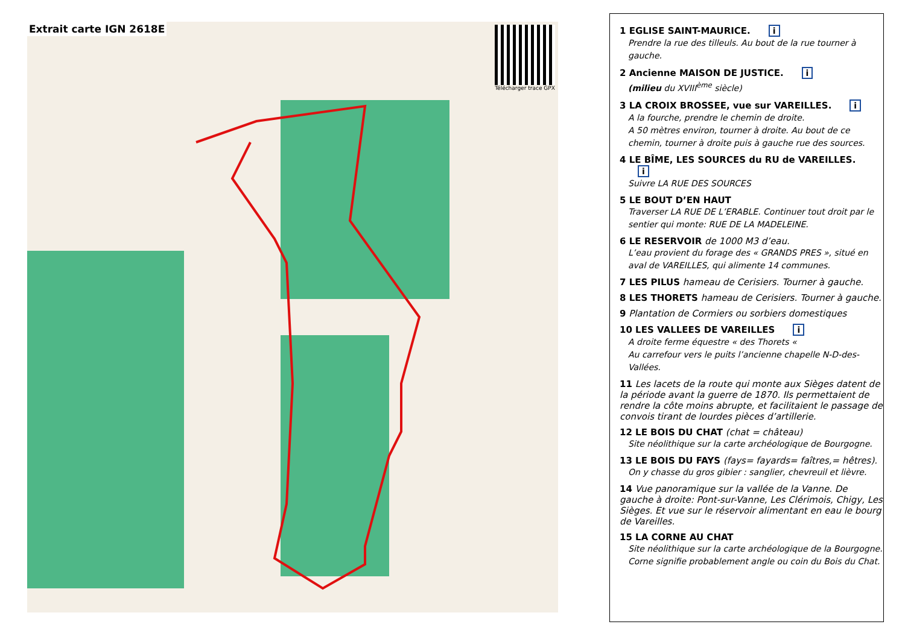Extrait carte IGN 2618E
Télécharger trace GPX
1 EGLISE SAINT-MAURICE. i
Prendre la rue des tilleuls. Au bout de la rue tourner à gauche.
2 Ancienne MAISON DE JUSTICE. i
(milieu du XVIII<sup>ème</sup> siècle)
3 LA CROIX BROSSEE, vue sur VAREILLES. i
A la fourche, prendre le chemin de droite.
A 50 mètres environ, tourner à droite. Au bout de ce chemin, tourner à droite puis à gauche rue des sources.
4 LE BÎME, LES SOURCES du RU de VAREILLES. i
Suivre LA RUE DES SOURCES
5 LE BOUT D’EN HAUT
Traverser LA RUE DE L’ERABLE. Continuer tout droit par le sentier qui monte: RUE DE LA MADELEINE.
6 LE RESERVOIR de 1000 M3 d’eau.
L’eau provient du forage des « GRANDS PRES », situé en aval de VAREILLES, qui alimente 14 communes.
7 LES PILUS hameau de Cerisiers. Tourner à gauche.
8 LES THORETS hameau de Cerisiers. Tourner à gauche.
9 Plantation de Cormiers ou sorbiers domestiques
10 LES VALLEES DE VAREILLES i
A droite ferme équestre « des Thorets «
Au carrefour vers le puits l’ancienne chapelle N-D-des-Vallées.
11 Les lacets de la route qui monte aux Sièges datent de la période avant la guerre de 1870. Ils permettaient de rendre la côte moins abrupte, et facilitaient le passage de convois tirant de lourdes pièces d’artillerie.
12 LE BOIS DU CHAT (chat = château)
Site néolithique sur la carte archéologique de Bourgogne.
13 LE BOIS DU FAYS (fays= fayards= faîtres,= hêtres).
On y chasse du gros gibier : sanglier, chevreuil et lièvre.
14 Vue panoramique sur la vallée de la Vanne. De gauche à droite: Pont-sur-Vanne, Les Clérimois, Chigy, Les Sièges. Et vue sur le réservoir alimentant en eau le bourg de Vareilles.
15 LA CORNE AU CHAT
Site néolithique sur la carte archéologique de la Bourgogne.
Corne signifie probablement angle ou coin du Bois du Chat.